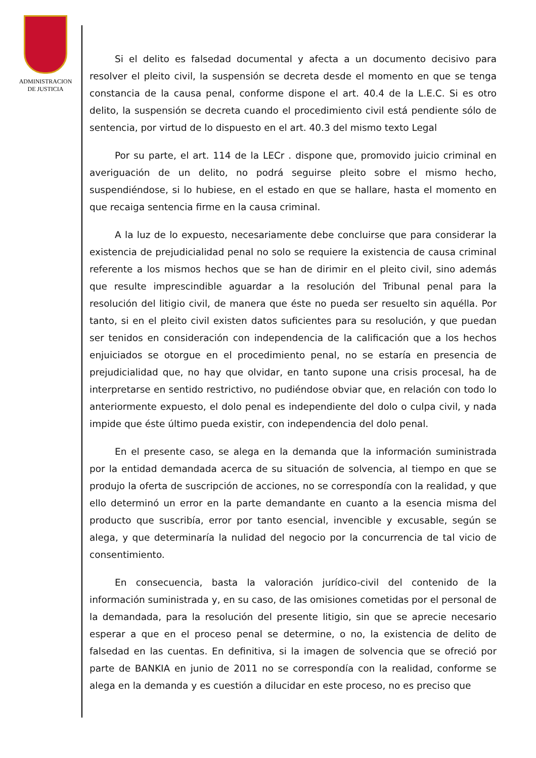ADMINISTRACION
DE JUSTICIA
Si el delito es falsedad documental y afecta a un documento decisivo para resolver el pleito civil, la suspensión se decreta desde el momento en que se tenga constancia de la causa penal, conforme dispone el art. 40.4 de la L.E.C. Si es otro delito, la suspensión se decreta cuando el procedimiento civil está pendiente sólo de sentencia, por virtud de lo dispuesto en el art. 40.3 del mismo texto Legal
Por su parte, el art. 114 de la LECr . dispone que, promovido juicio criminal en averiguación de un delito, no podrá seguirse pleito sobre el mismo hecho, suspendiéndose, si lo hubiese, en el estado en que se hallare, hasta el momento en que recaiga sentencia firme en la causa criminal.
A la luz de lo expuesto, necesariamente debe concluirse que para considerar la existencia de prejudicialidad penal no solo se requiere la existencia de causa criminal referente a los mismos hechos que se han de dirimir en el pleito civil, sino además que resulte imprescindible aguardar a la resolución del Tribunal penal para la resolución del litigio civil, de manera que éste no pueda ser resuelto sin aquélla. Por tanto, si en el pleito civil existen datos suficientes para su resolución, y que puedan ser tenidos en consideración con independencia de la calificación que a los hechos enjuiciados se otorgue en el procedimiento penal, no se estaría en presencia de prejudicialidad que, no hay que olvidar, en tanto supone una crisis procesal, ha de interpretarse en sentido restrictivo, no pudiéndose obviar que, en relación con todo lo anteriormente expuesto, el dolo penal es independiente del dolo o culpa civil, y nada impide que éste último pueda existir, con independencia del dolo penal.
En el presente caso, se alega en la demanda que la información suministrada por la entidad demandada acerca de su situación de solvencia, al tiempo en que se produjo la oferta de suscripción de acciones, no se correspondía con la realidad, y que ello determinó un error en la parte demandante en cuanto a la esencia misma del producto que suscribía, error por tanto esencial, invencible y excusable, según se alega, y que determinaría la nulidad del negocio por la concurrencia de tal vicio de consentimiento.
En consecuencia, basta la valoración jurídico-civil del contenido de la información suministrada y, en su caso, de las omisiones cometidas por el personal de la demandada, para la resolución del presente litigio, sin que se aprecie necesario esperar a que en el proceso penal se determine, o no, la existencia de delito de falsedad en las cuentas. En definitiva, si la imagen de solvencia que se ofreció por parte de BANKIA en junio de 2011 no se correspondía con la realidad, conforme se alega en la demanda y es cuestión a dilucidar en este proceso, no es preciso que